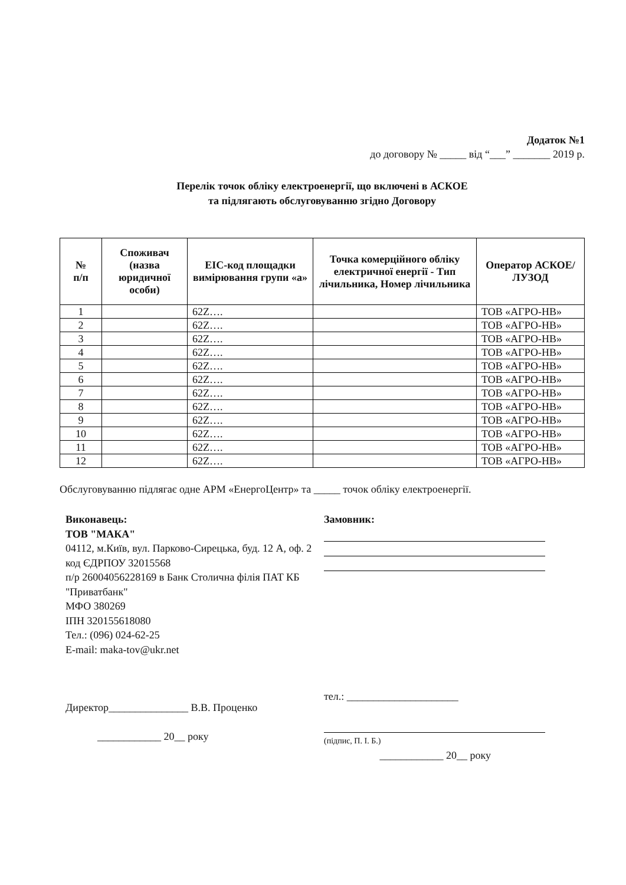Додаток №1
до договору № _____ від “___” _______ 2019 р.
Перелік точок обліку електроенергії, що включені в АСКОЕ
та підлягають обслуговуванню згідно Договору
| № п/п | Споживач (назва юридичної особи) | EIC-код площадки вимірювання групи «а» | Точка комерційного обліку електричної енергії - Тип лічильника, Номер лічильника | Оператор АСКОЕ/ЛУЗОД |
| --- | --- | --- | --- | --- |
| 1 | | 62Z…. | | ТОВ «АГРО-НВ» |
| 2 | | 62Z…. | | ТОВ «АГРО-НВ» |
| 3 | | 62Z…. | | ТОВ «АГРО-НВ» |
| 4 | | 62Z…. | | ТОВ «АГРО-НВ» |
| 5 | | 62Z…. | | ТОВ «АГРО-НВ» |
| 6 | | 62Z…. | | ТОВ «АГРО-НВ» |
| 7 | | 62Z…. | | ТОВ «АГРО-НВ» |
| 8 | | 62Z…. | | ТОВ «АГРО-НВ» |
| 9 | | 62Z…. | | ТОВ «АГРО-НВ» |
| 10 | | 62Z…. | | ТОВ «АГРО-НВ» |
| 11 | | 62Z…. | | ТОВ «АГРО-НВ» |
| 12 | | 62Z…. | | ТОВ «АГРО-НВ» |
Обслуговуванню підлягає одне АРМ «ЕнергоЦентр» та _____ точок обліку електроенергії.
Виконавець:
ТОВ "МАКА"
04112, м.Київ, вул. Парково-Сирецька, буд. 12 А, оф. 2
код ЄДРПОУ 32015568
п/р 26004056228169 в Банк Столична філія ПАТ КБ "Приватбанк"
МФО 380269
ІПН 320155618080
Тел.: (096) 024-62-25
E-mail: maka-tov@ukr.net
Директор_______________ В.В. Проценко
____________ 20__ року
Замовник:
тел.: _____________________
(підпис, П. І. Б.)
____________ 20__ року